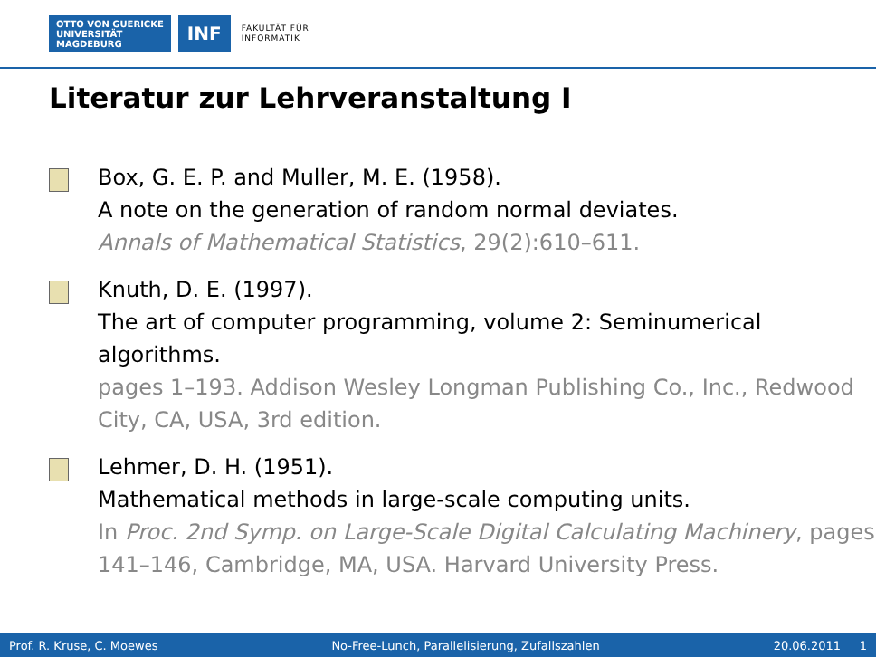OTTO VON GUERICKE
UNIVERSITÄT
MAGDEBURG
INF
FAKULTÄT FÜR
INFORMATIK
Literatur zur Lehrveranstaltung I
Box, G. E. P. and Muller, M. E. (1958).
A note on the generation of random normal deviates.
Annals of Mathematical Statistics, 29(2):610–611.
Knuth, D. E. (1997).
The art of computer programming, volume 2: Seminumerical algorithms.
pages 1–193. Addison Wesley Longman Publishing Co., Inc., Redwood City, CA, USA, 3rd edition.
Lehmer, D. H. (1951).
Mathematical methods in large-scale computing units.
In Proc. 2nd Symp. on Large-Scale Digital Calculating Machinery, pages 141–146, Cambridge, MA, USA. Harvard University Press.
Prof. R. Kruse, C. Moewes No-Free-Lunch, Parallelisierung, Zufallszahlen 20.06.2011 1